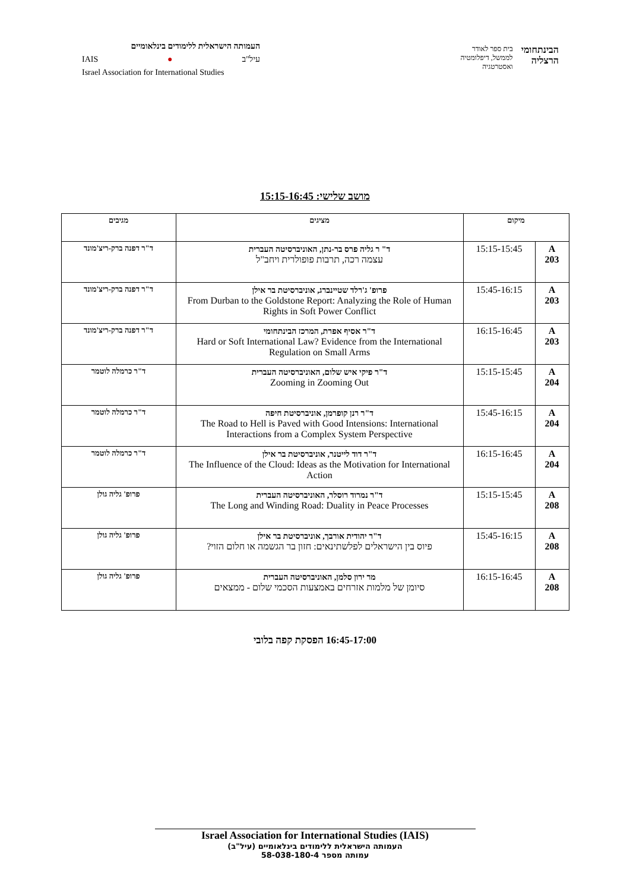העמותה הישראלית ללימודים בינלאומיים
IAIS ● עיל"ב
Israel Association for International Studies
הבינתחומי
הרצליה
בית ספר לאודר
לממשל, דיפלומטיה
ואסטרטגיה
מושב שלישי: 15:15-16:45
| מיקום | | מציגים | מגיבים |
| --- | --- | --- | --- |
| A 203 | 15:15-15:45 | ד" ר גליה פרס בר-נתן, האוניברסיטה העברית עצמה רכה, תרבות פופולרית ויחב"ל | ד"ר דפנה ברק-ריצ'מונד |
| A 203 | 15:45-16:15 | פרופ' ג'רלד שטיינברג, אוניברסיטת בר אילן From Durban to the Goldstone Report: Analyzing the Role of Human Rights in Soft Power Conflict | ד"ר דפנה ברק-ריצ'מונד |
| A 203 | 16:15-16:45 | ד"ר אסיף אפרת, המרכז הבינתחומי Hard or Soft International Law? Evidence from the International Regulation on Small Arms | ד"ר דפנה ברק-ריצ'מונד |
| A 204 | 15:15-15:45 | ד"ר פיקי איש שלום, האוניברסיטה העברית Zooming in Zooming Out | ד"ר כרמלה לוטמר |
| A 204 | 15:45-16:15 | ד"ר רנן קופרמן, אוניברסיטת חיפה The Road to Hell is Paved with Good Intensions: International Interactions from a Complex System Perspective | ד"ר כרמלה לוטמר |
| A 204 | 16:15-16:45 | ד"ר דוד לייטנר, אוניברסיטת בר אילן The Influence of the Cloud: Ideas as the Motivation for International Action | ד"ר כרמלה לוטמר |
| A 208 | 15:15-15:45 | ד"ר נמרוד רוסלר, האוניברסיטה העברית The Long and Winding Road: Duality in Peace Processes | פרופ' גליה גולן |
| A 208 | 15:45-16:15 | ד"ר יהודית אורבך, אוניברסיטת בר אילן פיוס בין הישראלים לפלשתינאים: חזון בר הגשמה או חלום הזוי? | פרופ' גליה גולן |
| A 208 | 16:15-16:45 | מר ירון סלמן, האוניברסיטה העברית סיומן של מלמות אזרחים באמצעות הסכמי שלום - ממצאים | פרופ' גליה גולן |
16:45-17:00 הפסקת קפה בלובי
Israel Association for International Studies (IAIS)
העמותה הישראלית ללימודים בינלאומיים (עיל"ב)
עמותה מספר 58-038-180-4